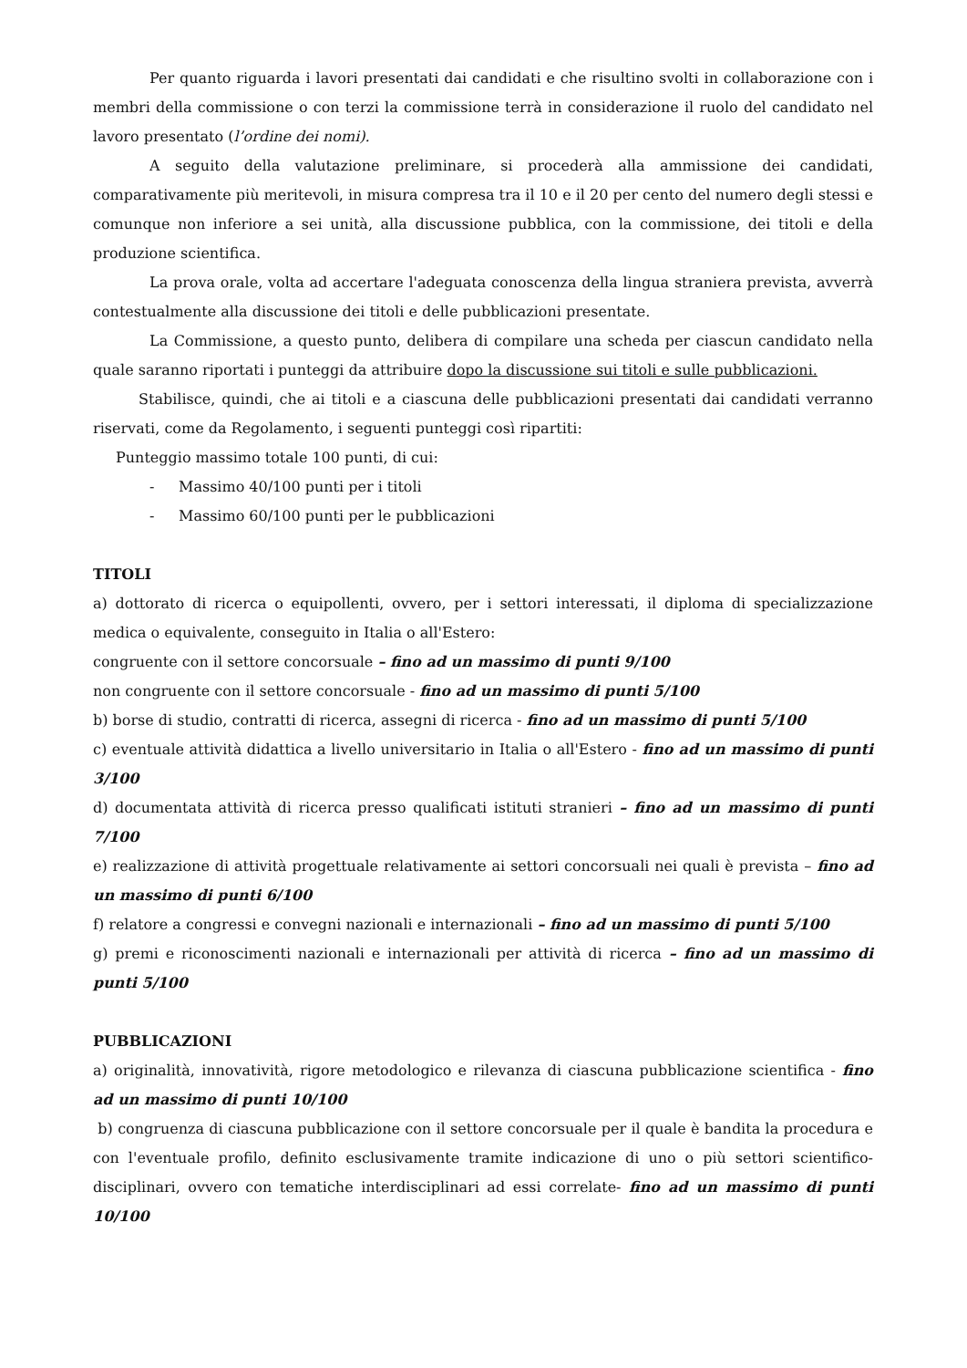Per quanto riguarda i lavori presentati dai candidati e che risultino svolti in collaborazione con i membri della commissione o con terzi la commissione terrà in considerazione il ruolo del candidato nel lavoro presentato (l’ordine dei nomi).
A seguito della valutazione preliminare, si procederà alla ammissione dei candidati, comparativamente più meritevoli, in misura compresa tra il 10 e il 20 per cento del numero degli stessi e comunque non inferiore a sei unità, alla discussione pubblica, con la commissione, dei titoli e della produzione scientifica.
La prova orale, volta ad accertare l'adeguata conoscenza della lingua straniera prevista, avverrà contestualmente alla discussione dei titoli e delle pubblicazioni presentate.
La Commissione, a questo punto, delibera di compilare una scheda per ciascun candidato nella quale saranno riportati i punteggi da attribuire dopo la discussione sui titoli e sulle pubblicazioni.
Stabilisce, quindi, che ai titoli e a ciascuna delle pubblicazioni presentati dai candidati verranno riservati, come da Regolamento, i seguenti punteggi così ripartiti:
Punteggio massimo totale 100 punti, di cui:
- Massimo 40/100 punti per i titoli
- Massimo 60/100 punti per le pubblicazioni
TITOLI
a) dottorato di ricerca o equipollenti, ovvero, per i settori interessati, il diploma di specializzazione medica o equivalente, conseguito in Italia o all'Estero:
congruente con il settore concorsuale – fino ad un massimo di punti 9/100
non congruente con il settore concorsuale - fino ad un massimo di punti 5/100
b) borse di studio, contratti di ricerca, assegni di ricerca - fino ad un massimo di punti 5/100
c) eventuale attività didattica a livello universitario in Italia o all'Estero - fino ad un massimo di punti 3/100
d) documentata attività di ricerca presso qualificati istituti stranieri – fino ad un massimo di punti 7/100
e) realizzazione di attività progettuale relativamente ai settori concorsuali nei quali è prevista – fino ad un massimo di punti 6/100
f) relatore a congressi e convegni nazionali e internazionali – fino ad un massimo di punti 5/100
g) premi e riconoscimenti nazionali e internazionali per attività di ricerca – fino ad un massimo di punti 5/100
PUBBLICAZIONI
a) originalità, innovatività, rigore metodologico e rilevanza di ciascuna pubblicazione scientifica - fino ad un massimo di punti 10/100
b) congruenza di ciascuna pubblicazione con il settore concorsuale per il quale è bandita la procedura e con l'eventuale profilo, definito esclusivamente tramite indicazione di uno o più settori scientifico-disciplinari, ovvero con tematiche interdisciplinari ad essi correlate- fino ad un massimo di punti 10/100